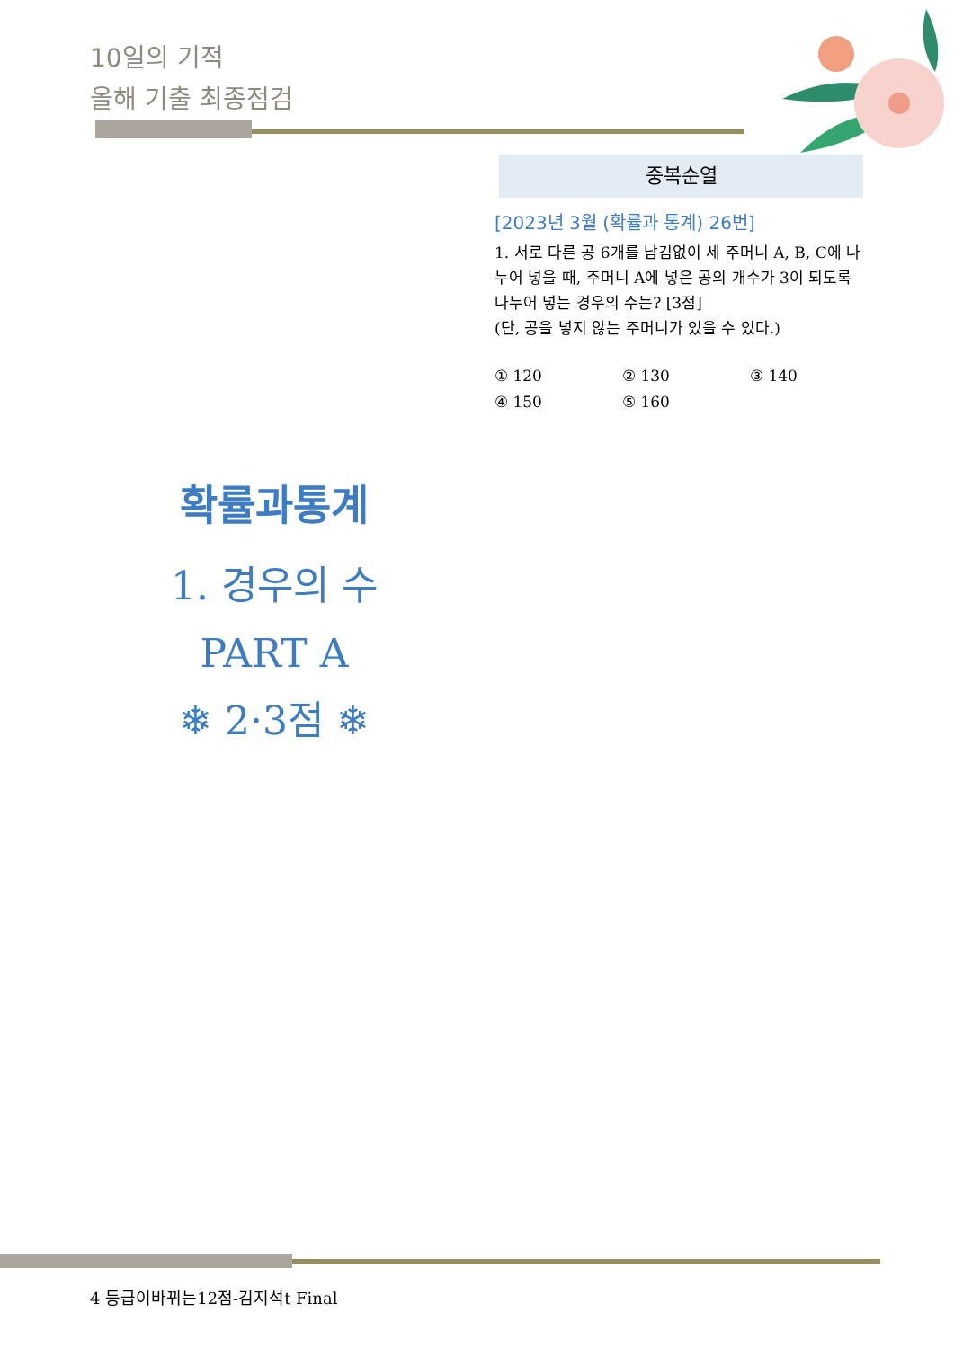10일의 기적
올해 기출 최종점검
중복순열
[2023년 3월 (확률과 통계) 26번]
1. 서로 다른 공 6개를 남김없이 세 주머니 A, B, C에 나누어 넣을 때, 주머니 A에 넣은 공의 개수가 3이 되도록 나누어 넣는 경우의 수는? [3점]
(단, 공을 넣지 않는 주머니가 있을 수 있다.)
① 120 ② 130 ③ 140 ④ 150 ⑤ 160
확률과통계
1. 경우의 수
PART A
❄ 2·3점 ❄
4 등급이바뀌는12점-김지석t Final